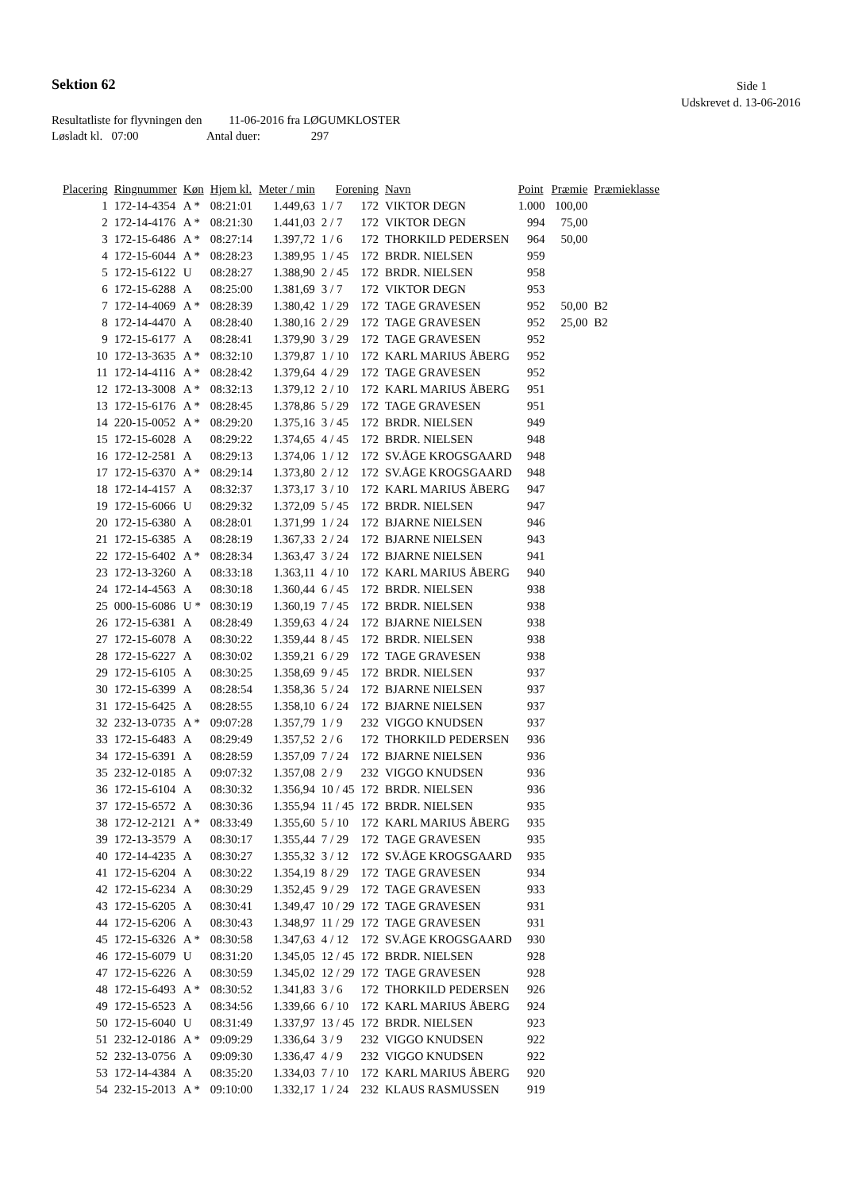Sektion 62 Side 1
Udskrevet d. 13-06-2016
Resultatliste for flyvningen den 11-06-2016 fra LØGUMKLOSTER
Løsladt kl. 07:00 Antal duer: 297
| Placering | Ringnummer | Køn | Hjem kl. | Meter / min | Forening | | Navn | Point | Præmie | Præmieklasse |
| --- | --- | --- | --- | --- | --- | --- | --- | --- | --- | --- |
| 1 | 172-14-4354 | A * | 08:21:01 | 1.449,63 | 1 / 7 | 172 | VIKTOR DEGN | 1.000 | 100,00 | |
| 2 | 172-14-4176 | A * | 08:21:30 | 1.441,03 | 2 / 7 | 172 | VIKTOR DEGN | 994 | 75,00 | |
| 3 | 172-15-6486 | A * | 08:27:14 | 1.397,72 | 1 / 6 | 172 | THORKILD PEDERSEN | 964 | 50,00 | |
| 4 | 172-15-6044 | A * | 08:28:23 | 1.389,95 | 1 / 45 | 172 | BRDR. NIELSEN | 959 | | |
| 5 | 172-15-6122 | U | 08:28:27 | 1.388,90 | 2 / 45 | 172 | BRDR. NIELSEN | 958 | | |
| 6 | 172-15-6288 | A | 08:25:00 | 1.381,69 | 3 / 7 | 172 | VIKTOR DEGN | 953 | | |
| 7 | 172-14-4069 | A * | 08:28:39 | 1.380,42 | 1 / 29 | 172 | TAGE GRAVESEN | 952 | 50,00 | B2 |
| 8 | 172-14-4470 | A | 08:28:40 | 1.380,16 | 2 / 29 | 172 | TAGE GRAVESEN | 952 | 25,00 | B2 |
| 9 | 172-15-6177 | A | 08:28:41 | 1.379,90 | 3 / 29 | 172 | TAGE GRAVESEN | 952 | | |
| 10 | 172-13-3635 | A * | 08:32:10 | 1.379,87 | 1 / 10 | 172 | KARL MARIUS ÅBERG | 952 | | |
| 11 | 172-14-4116 | A * | 08:28:42 | 1.379,64 | 4 / 29 | 172 | TAGE GRAVESEN | 952 | | |
| 12 | 172-13-3008 | A * | 08:32:13 | 1.379,12 | 2 / 10 | 172 | KARL MARIUS ÅBERG | 951 | | |
| 13 | 172-15-6176 | A * | 08:28:45 | 1.378,86 | 5 / 29 | 172 | TAGE GRAVESEN | 951 | | |
| 14 | 220-15-0052 | A * | 08:29:20 | 1.375,16 | 3 / 45 | 172 | BRDR. NIELSEN | 949 | | |
| 15 | 172-15-6028 | A | 08:29:22 | 1.374,65 | 4 / 45 | 172 | BRDR. NIELSEN | 948 | | |
| 16 | 172-12-2581 | A | 08:29:13 | 1.374,06 | 1 / 12 | 172 | SV.ÅGE KROGSGAARD | 948 | | |
| 17 | 172-15-6370 | A * | 08:29:14 | 1.373,80 | 2 / 12 | 172 | SV.ÅGE KROGSGAARD | 948 | | |
| 18 | 172-14-4157 | A | 08:32:37 | 1.373,17 | 3 / 10 | 172 | KARL MARIUS ÅBERG | 947 | | |
| 19 | 172-15-6066 | U | 08:29:32 | 1.372,09 | 5 / 45 | 172 | BRDR. NIELSEN | 947 | | |
| 20 | 172-15-6380 | A | 08:28:01 | 1.371,99 | 1 / 24 | 172 | BJARNE NIELSEN | 946 | | |
| 21 | 172-15-6385 | A | 08:28:19 | 1.367,33 | 2 / 24 | 172 | BJARNE NIELSEN | 943 | | |
| 22 | 172-15-6402 | A * | 08:28:34 | 1.363,47 | 3 / 24 | 172 | BJARNE NIELSEN | 941 | | |
| 23 | 172-13-3260 | A | 08:33:18 | 1.363,11 | 4 / 10 | 172 | KARL MARIUS ÅBERG | 940 | | |
| 24 | 172-14-4563 | A | 08:30:18 | 1.360,44 | 6 / 45 | 172 | BRDR. NIELSEN | 938 | | |
| 25 | 000-15-6086 | U * | 08:30:19 | 1.360,19 | 7 / 45 | 172 | BRDR. NIELSEN | 938 | | |
| 26 | 172-15-6381 | A | 08:28:49 | 1.359,63 | 4 / 24 | 172 | BJARNE NIELSEN | 938 | | |
| 27 | 172-15-6078 | A | 08:30:22 | 1.359,44 | 8 / 45 | 172 | BRDR. NIELSEN | 938 | | |
| 28 | 172-15-6227 | A | 08:30:02 | 1.359,21 | 6 / 29 | 172 | TAGE GRAVESEN | 938 | | |
| 29 | 172-15-6105 | A | 08:30:25 | 1.358,69 | 9 / 45 | 172 | BRDR. NIELSEN | 937 | | |
| 30 | 172-15-6399 | A | 08:28:54 | 1.358,36 | 5 / 24 | 172 | BJARNE NIELSEN | 937 | | |
| 31 | 172-15-6425 | A | 08:28:55 | 1.358,10 | 6 / 24 | 172 | BJARNE NIELSEN | 937 | | |
| 32 | 232-13-0735 | A * | 09:07:28 | 1.357,79 | 1 / 9 | 232 | VIGGO KNUDSEN | 937 | | |
| 33 | 172-15-6483 | A | 08:29:49 | 1.357,52 | 2 / 6 | 172 | THORKILD PEDERSEN | 936 | | |
| 34 | 172-15-6391 | A | 08:28:59 | 1.357,09 | 7 / 24 | 172 | BJARNE NIELSEN | 936 | | |
| 35 | 232-12-0185 | A | 09:07:32 | 1.357,08 | 2 / 9 | 232 | VIGGO KNUDSEN | 936 | | |
| 36 | 172-15-6104 | A | 08:30:32 | 1.356,94 | 10 / 45 | 172 | BRDR. NIELSEN | 936 | | |
| 37 | 172-15-6572 | A | 08:30:36 | 1.355,94 | 11 / 45 | 172 | BRDR. NIELSEN | 935 | | |
| 38 | 172-12-2121 | A * | 08:33:49 | 1.355,60 | 5 / 10 | 172 | KARL MARIUS ÅBERG | 935 | | |
| 39 | 172-13-3579 | A | 08:30:17 | 1.355,44 | 7 / 29 | 172 | TAGE GRAVESEN | 935 | | |
| 40 | 172-14-4235 | A | 08:30:27 | 1.355,32 | 3 / 12 | 172 | SV.ÅGE KROGSGAARD | 935 | | |
| 41 | 172-15-6204 | A | 08:30:22 | 1.354,19 | 8 / 29 | 172 | TAGE GRAVESEN | 934 | | |
| 42 | 172-15-6234 | A | 08:30:29 | 1.352,45 | 9 / 29 | 172 | TAGE GRAVESEN | 933 | | |
| 43 | 172-15-6205 | A | 08:30:41 | 1.349,47 | 10 / 29 | 172 | TAGE GRAVESEN | 931 | | |
| 44 | 172-15-6206 | A | 08:30:43 | 1.348,97 | 11 / 29 | 172 | TAGE GRAVESEN | 931 | | |
| 45 | 172-15-6326 | A * | 08:30:58 | 1.347,63 | 4 / 12 | 172 | SV.ÅGE KROGSGAARD | 930 | | |
| 46 | 172-15-6079 | U | 08:31:20 | 1.345,05 | 12 / 45 | 172 | BRDR. NIELSEN | 928 | | |
| 47 | 172-15-6226 | A | 08:30:59 | 1.345,02 | 12 / 29 | 172 | TAGE GRAVESEN | 928 | | |
| 48 | 172-15-6493 | A * | 08:30:52 | 1.341,83 | 3 / 6 | 172 | THORKILD PEDERSEN | 926 | | |
| 49 | 172-15-6523 | A | 08:34:56 | 1.339,66 | 6 / 10 | 172 | KARL MARIUS ÅBERG | 924 | | |
| 50 | 172-15-6040 | U | 08:31:49 | 1.337,97 | 13 / 45 | 172 | BRDR. NIELSEN | 923 | | |
| 51 | 232-12-0186 | A * | 09:09:29 | 1.336,64 | 3 / 9 | 232 | VIGGO KNUDSEN | 922 | | |
| 52 | 232-13-0756 | A | 09:09:30 | 1.336,47 | 4 / 9 | 232 | VIGGO KNUDSEN | 922 | | |
| 53 | 172-14-4384 | A | 08:35:20 | 1.334,03 | 7 / 10 | 172 | KARL MARIUS ÅBERG | 920 | | |
| 54 | 232-15-2013 | A * | 09:10:00 | 1.332,17 | 1 / 24 | 232 | KLAUS RASMUSSEN | 919 | | |